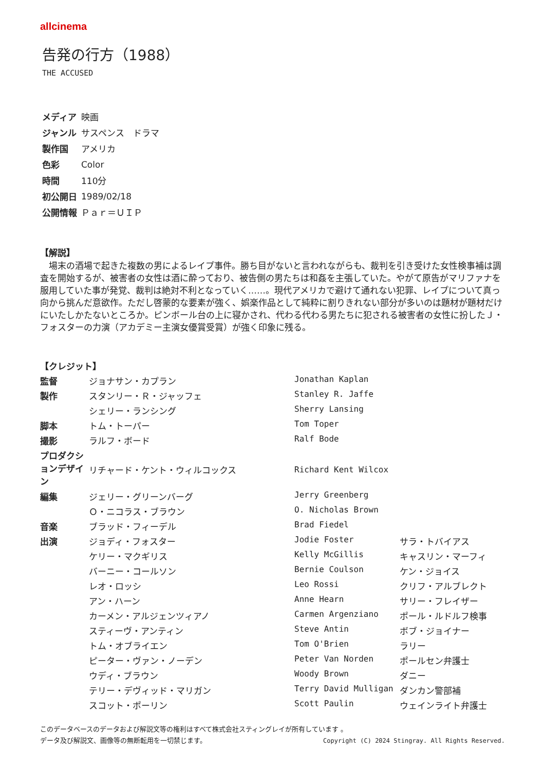allcinema
告発の行方（1988）
THE ACCUSED
| メディア | 映画 |
| ジャンル | サスペンス ドラマ |
| 製作国 | アメリカ |
| 色彩 | Color |
| 時間 | 110分 |
| 初公開日 | 1989/02/18 |
| 公開情報 | Ｐａｒ＝ＵＩＰ |
【解説】
場末の酒場で起きた複数の男によるレイプ事件。勝ち目がないと言われながらも、裁判を引き受けた女性検事補は調査を開始するが、被害者の女性は酒に酔っており、被告側の男たちは和姦を主張していた。やがて原告がマリファナを服用していた事が発覚、裁判は絶対不利となっていく……。現代アメリカで避けて通れない犯罪、レイプについて真っ向から挑んだ意欲作。ただし啓蒙的な要素が強く、娯楽作品として純粋に割りきれない部分が多いのは題材が題材だけにいたしかたないところか。ピンボール台の上に寝かされ、代わる代わる男たちに犯される被害者の女性に扮したＪ・フォスターの力演（アカデミー主演女優賞受賞）が強く印象に残る。
【クレジット】
| 監督 | ジョナサン・カプラン | Jonathan Kaplan | |
| 製作 | スタンリー・Ｒ・ジャッフェ | Stanley R. Jaffe | |
| | シェリー・ランシング | Sherry Lansing | |
| 脚本 | トム・トーパー | Tom Toper | |
| 撮影 | ラルフ・ボード | Ralf Bode | |
| プロダクションデザイン | リチャード・ケント・ウィルコックス | Richard Kent Wilcox | |
| 編集 | ジェリー・グリーンバーグ | Jerry Greenberg | |
| | Ｏ・ニコラス・ブラウン | O. Nicholas Brown | |
| 音楽 | ブラッド・フィーデル | Brad Fiedel | |
| 出演 | ジョディ・フォスター | Jodie Foster | サラ・トバイアス |
| | ケリー・マクギリス | Kelly McGillis | キャスリン・マーフィ |
| | バーニー・コールソン | Bernie Coulson | ケン・ジョイス |
| | レオ・ロッシ | Leo Rossi | クリフ・アルブレクト |
| | アン・ハーン | Anne Hearn | サリー・フレイザー |
| | カーメン・アルジェンツィアノ | Carmen Argenziano | ポール・ルドルフ検事 |
| | スティーヴ・アンティン | Steve Antin | ボブ・ジョイナー |
| | トム・オブライエン | Tom O'Brien | ラリー |
| | ピーター・ヴァン・ノーデン | Peter Van Norden | ポールセン弁護士 |
| | ウディ・ブラウン | Woody Brown | ダニー |
| | テリー・デヴィッド・マリガン | Terry David Mulligan | ダンカン警部補 |
| | スコット・ポーリン | Scott Paulin | ウェインライト弁護士 |
このデータベースのデータおよび解説文等の権利はすべて株式会社スティングレイが所有しています 。
Copyright (C) 2024 Stingray. All Rights Reserved. データ及び解説文、画像等の無断転用を一切禁じます。